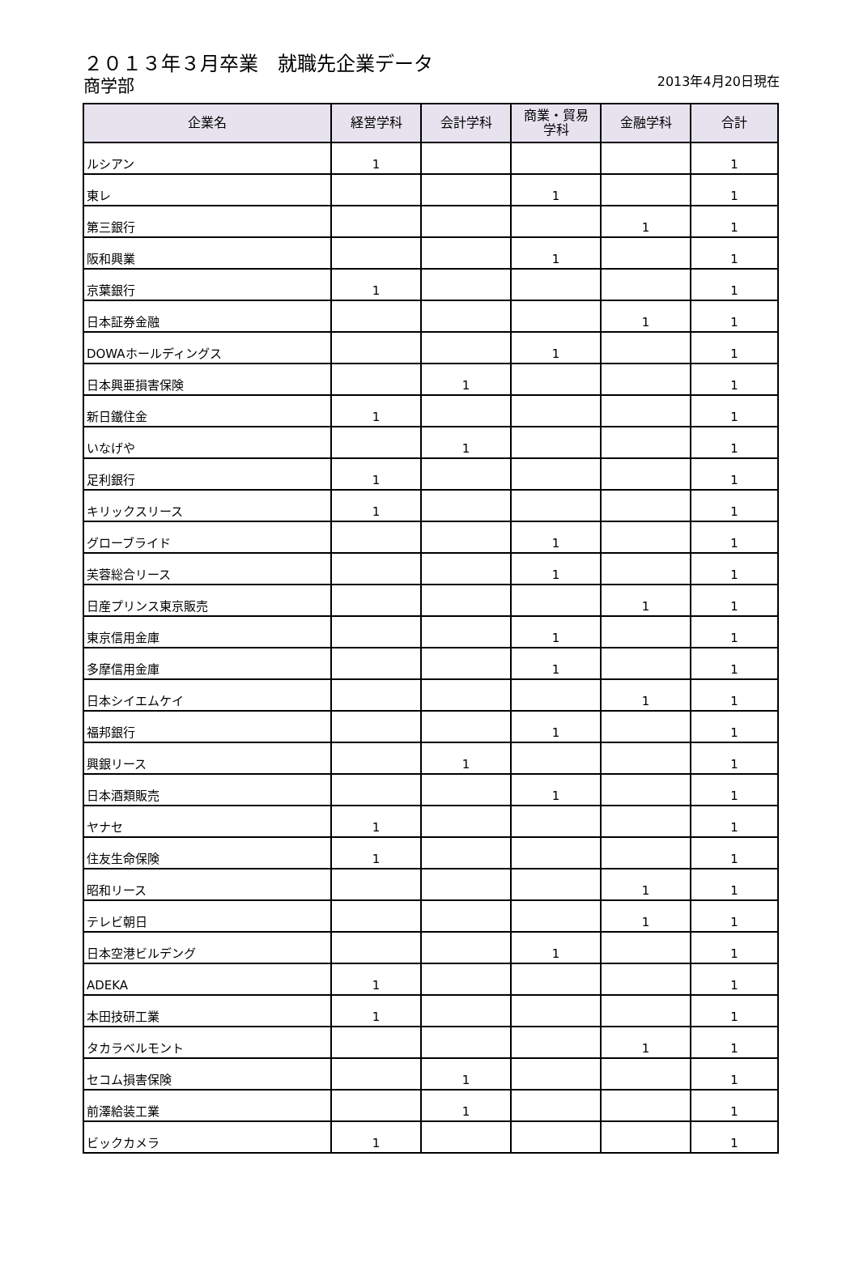２０１３年３月卒業　就職先企業データ
商学部
2013年4月20日現在
| 企業名 | 経営学科 | 会計学科 | 商業・貿易 学科 | 金融学科 | 合計 |
| --- | --- | --- | --- | --- | --- |
| ルシアン | 1 | | | | 1 |
| 東レ | | | 1 | | 1 |
| 第三銀行 | | | | 1 | 1 |
| 阪和興業 | | | 1 | | 1 |
| 京葉銀行 | 1 | | | | 1 |
| 日本証券金融 | | | | 1 | 1 |
| DOWAホールディングス | | | 1 | | 1 |
| 日本興亜損害保険 | | 1 | | | 1 |
| 新日鐵住金 | 1 | | | | 1 |
| いなげや | | 1 | | | 1 |
| 足利銀行 | 1 | | | | 1 |
| キリックスリース | 1 | | | | 1 |
| グローブライド | | | 1 | | 1 |
| 芙蓉総合リース | | | 1 | | 1 |
| 日産プリンス東京販売 | | | | 1 | 1 |
| 東京信用金庫 | | | 1 | | 1 |
| 多摩信用金庫 | | | 1 | | 1 |
| 日本シイエムケイ | | | | 1 | 1 |
| 福邦銀行 | | | 1 | | 1 |
| 興銀リース | | 1 | | | 1 |
| 日本酒類販売 | | | 1 | | 1 |
| ヤナセ | 1 | | | | 1 |
| 住友生命保険 | 1 | | | | 1 |
| 昭和リース | | | | 1 | 1 |
| テレビ朝日 | | | | 1 | 1 |
| 日本空港ビルデング | | | 1 | | 1 |
| ADEKA | 1 | | | | 1 |
| 本田技研工業 | 1 | | | | 1 |
| タカラベルモント | | | | 1 | 1 |
| セコム損害保険 | | 1 | | | 1 |
| 前澤給装工業 | | 1 | | | 1 |
| ビックカメラ | 1 | | | | 1 |